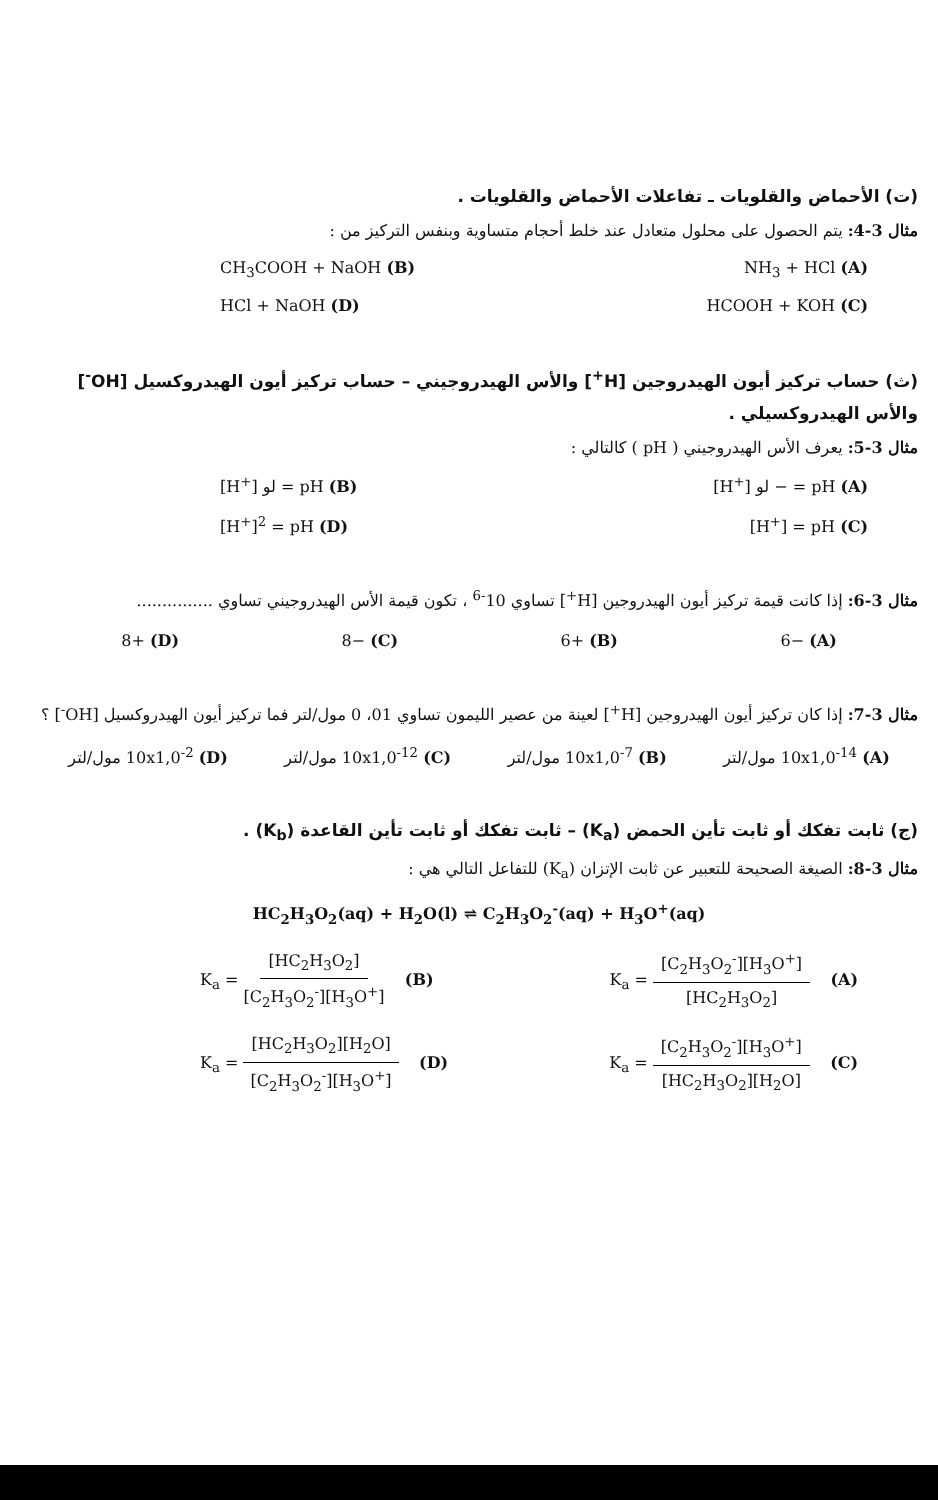(ت) الأحماض والقلويات ـ تفاعلات الأحماض والقلويات .
مثال 3-4: يتم الحصول على محلول متعادل عند خلط أحجام متساوية وبنفس التركيز من :
CH<sub>3</sub>COOH + NaOH (B) NH<sub>3</sub> + HCl (A)
HCl + NaOH (D) HCOOH + KOH (C)
(ث) حساب تركيز أيون الهيدروجين [H<sup>+</sup>] والأس الهيدروجيني – حساب تركيز أيون الهيدروكسيل [OH<sup>-</sup>] والأس الهيدروكسيلي .
مثال 3-5: يعرف الأس الهيدروجيني ( pH ) كالتالي :
[H<sup>+</sup>] لو = pH (B) [H<sup>+</sup>] لو − = pH (A)
[H<sup>+</sup>]<sup>2</sup> = pH (D) [H<sup>+</sup>] = pH (C)
مثال 3-6: إذا كانت قيمة تركيز أيون الهيدروجين [H<sup>+</sup>] تساوي 10<sup>-6</sup> ، تكون قيمة الأس الهيدروجيني تساوي ...............
8+ (D) 8− (C) 6+ (B) 6− (A)
مثال 3-7: إذا كان تركيز أيون الهيدروجين [H<sup>+</sup>] لعينة من عصير الليمون تساوي 01، 0 مول/لتر فما تركيز أيون الهيدروكسيل [OH<sup>-</sup>] ؟
(A) 10x1,0<sup>-14</sup> مول/لتر (B) 10x1,0<sup>-7</sup> مول/لتر (C) 10x1,0<sup>-12</sup> مول/لتر (D) 10x1,0<sup>-2</sup> مول/لتر
(ج) ثابت تفكك أو ثابت تأين الحمض (K<sub>a</sub>) – ثابت تفكك أو ثابت تأين القاعدة (K<sub>b</sub>) .
مثال 3-8: الصيغة الصحيحة للتعبير عن ثابت الإتزان (K<sub>a</sub>) للتفاعل التالي هي :
HC<sub>2</sub>H<sub>3</sub>O<sub>2</sub>(aq) + H<sub>2</sub>O(l) ⇌ C<sub>2</sub>H<sub>3</sub>O<sub>2</sub><sup>-</sup>(aq) + H<sub>3</sub>O<sup>+</sup>(aq)
K<sub>a</sub> = [HC<sub>2</sub>H<sub>3</sub>O<sub>2</sub>] [C<sub>2</sub>H<sub>3</sub>O<sub>2</sub><sup>-</sup>][H<sub>3</sub>O<sup>+</sup>] (B) K<sub>a</sub> = [C<sub>2</sub>H<sub>3</sub>O<sub>2</sub><sup>-</sup>][H<sub>3</sub>O<sup>+</sup>] [HC<sub>2</sub>H<sub>3</sub>O<sub>2</sub>] (A)
K<sub>a</sub> = [HC<sub>2</sub>H<sub>3</sub>O<sub>2</sub>][H<sub>2</sub>O] [C<sub>2</sub>H<sub>3</sub>O<sub>2</sub><sup>-</sup>][H<sub>3</sub>O<sup>+</sup>] (D) K<sub>a</sub> = [C<sub>2</sub>H<sub>3</sub>O<sub>2</sub><sup>-</sup>][H<sub>3</sub>O<sup>+</sup>] [HC<sub>2</sub>H<sub>3</sub>O<sub>2</sub>][H<sub>2</sub>O] (C)